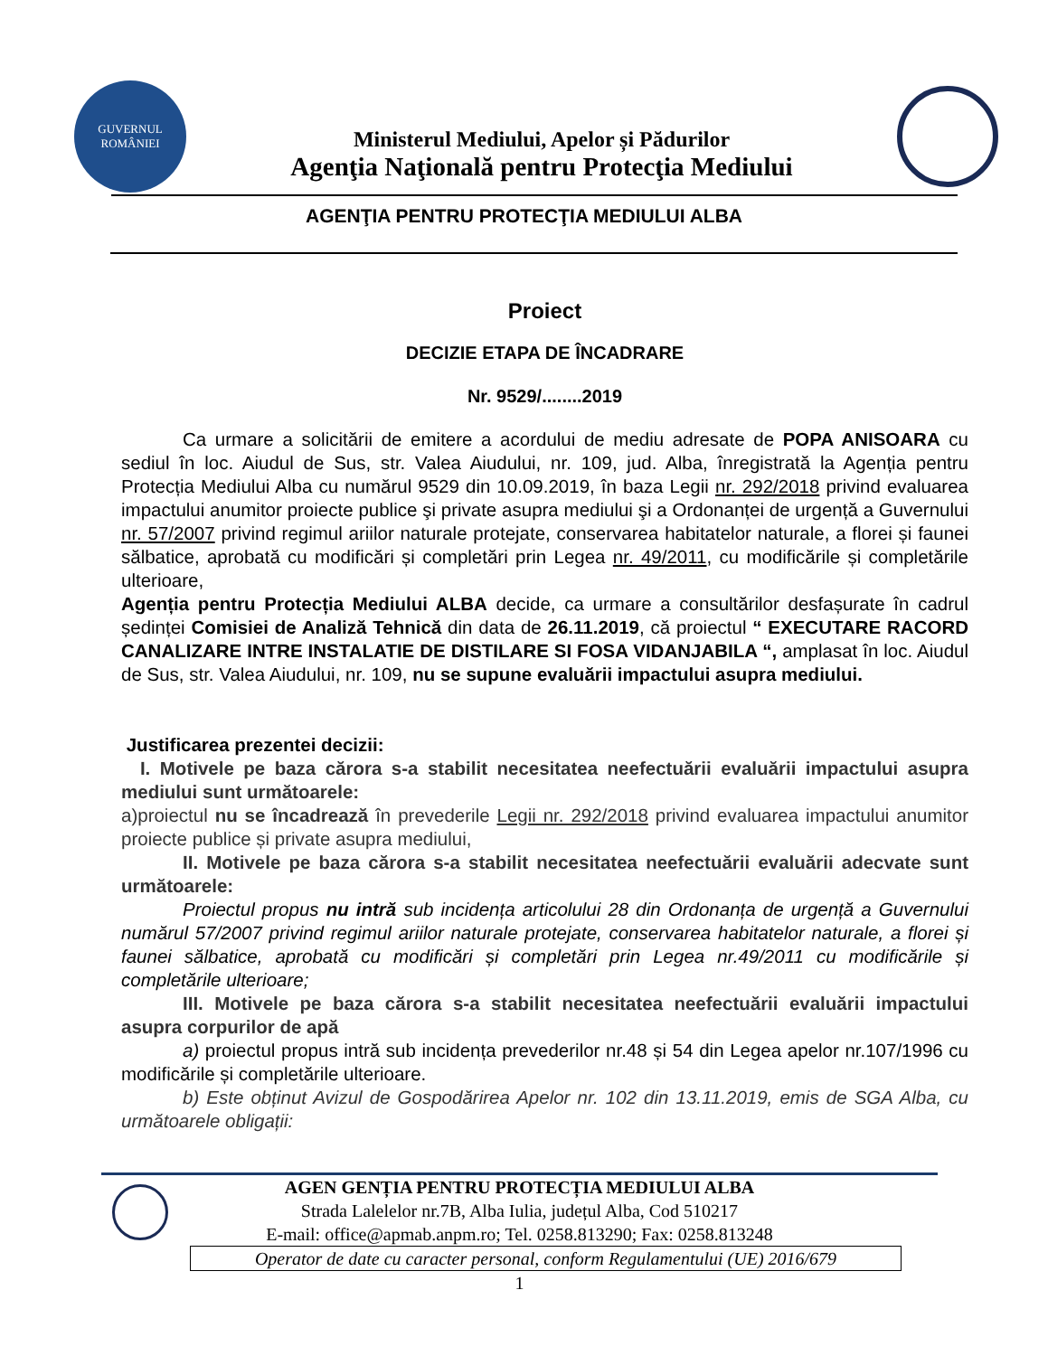GUVERNUL
ROMÂNIEI
Ministerul Mediului, Apelor și Pădurilor
Agenţia Naţională pentru Protecţia Mediului
AGENŢIA PENTRU PROTECŢIA MEDIULUI ALBA
Proiect
DECIZIE ETAPA DE ÎNCADRARE
Nr. 9529/........2019
Ca urmare a solicitării de emitere a acordului de mediu adresate de POPA ANISOARA cu sediul în loc. Aiudul de Sus, str. Valea Aiudului, nr. 109, jud. Alba, înregistrată la Agenția pentru Protecția Mediului Alba cu numărul 9529 din 10.09.2019, în baza Legii nr. 292/2018 privind evaluarea impactului anumitor proiecte publice şi private asupra mediului şi a Ordonanței de urgență a Guvernului nr. 57/2007 privind regimul ariilor naturale protejate, conservarea habitatelor naturale, a florei și faunei sălbatice, aprobată cu modificări și completări prin Legea nr. 49/2011, cu modificările și completările ulterioare,
Agenția pentru Protecția Mediului ALBA decide, ca urmare a consultărilor desfașurate în cadrul ședinței Comisiei de Analiză Tehnică din data de 26.11.2019, că proiectul “ EXECUTARE RACORD CANALIZARE INTRE INSTALATIE DE DISTILARE SI FOSA VIDANJABILA “, amplasat în loc. Aiudul de Sus, str. Valea Aiudului, nr. 109, nu se supune evaluării impactului asupra mediului.
Justificarea prezentei decizii:
I. Motivele pe baza cărora s-a stabilit necesitatea neefectuării evaluării impactului asupra mediului sunt următoarele:
a)proiectul nu se încadrează în prevederile Legii nr. 292/2018 privind evaluarea impactului anumitor proiecte publice și private asupra mediului,
II. Motivele pe baza cărora s-a stabilit necesitatea neefectuării evaluării adecvate sunt următoarele:
Proiectul propus nu intră sub incidența articolului 28 din Ordonanța de urgență a Guvernului numărul 57/2007 privind regimul ariilor naturale protejate, conservarea habitatelor naturale, a florei și faunei sălbatice, aprobată cu modificări și completări prin Legea nr.49/2011 cu modificările și completările ulterioare;
III. Motivele pe baza cărora s-a stabilit necesitatea neefectuării evaluării impactului asupra corpurilor de apă
a) proiectul propus intră sub incidența prevederilor nr.48 și 54 din Legea apelor nr.107/1996 cu modificările și completările ulterioare.
b) Este obținut Avizul de Gospodărirea Apelor nr. 102 din 13.11.2019, emis de SGA Alba, cu următoarele obligații:
AGEN GENȚIA PENTRU PROTECȚIA MEDIULUI ALBA
Strada Lalelelor nr.7B, Alba Iulia, județul Alba, Cod 510217
E-mail: office@apmab.anpm.ro; Tel. 0258.813290; Fax: 0258.813248
Operator de date cu caracter personal, conform Regulamentului (UE) 2016/679
1